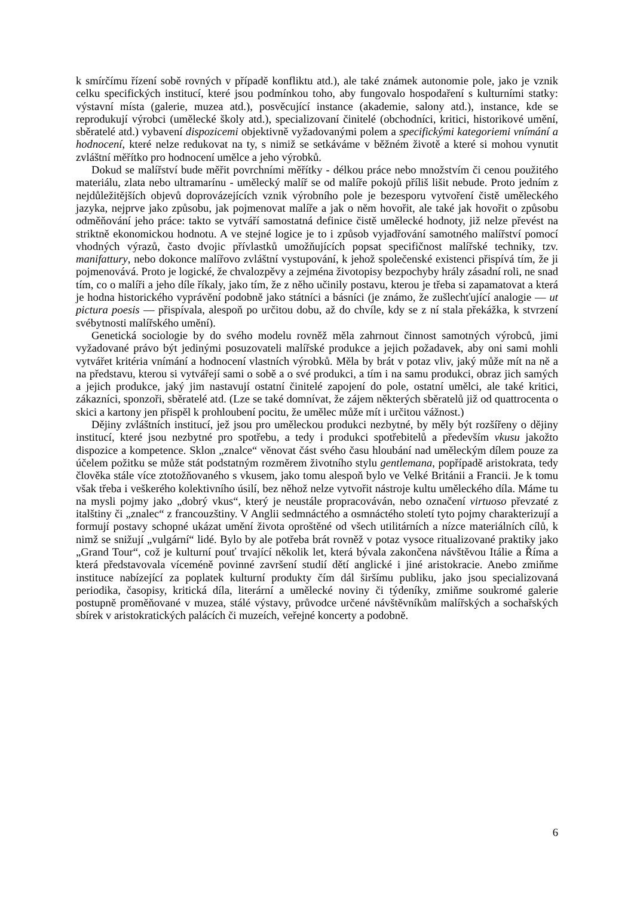k smírčímu řízení sobě rovných v případě konfliktu atd.), ale také známek autonomie pole, jako je vznik celku specifických institucí, které jsou podmínkou toho, aby fungovalo hospodaření s kulturními statky: výstavní místa (galerie, muzea atd.), posvěcující instance (akademie, salony atd.), instance, kde se reprodukují výrobci (umělecké školy atd.), specializovaní činitelé (obchodníci, kritici, historikové umění, sběratelé atd.) vybavení dispozicemi objektivně vyžadovanými polem a specifickými kategoriemi vnímání a hodnocení, které nelze redukovat na ty, s nimiž se setkáváme v běžném životě a které si mohou vynutit zvláštní měřítko pro hodnocení umělce a jeho výrobků.
Dokud se malířství bude měřit povrchními měřítky - délkou práce nebo množstvím či cenou použitého materiálu, zlata nebo ultramarínu - umělecký malíř se od malíře pokojů příliš lišit nebude. Proto jedním z nejdůležitějších objevů doprovázejících vznik výrobního pole je bezesporu vytvoření čistě uměleckého jazyka, nejprve jako způsobu, jak pojmenovat malíře a jak o něm hovořit, ale také jak hovořit o způsobu odměňování jeho práce: takto se vytváří samostatná definice čistě umělecké hodnoty, již nelze převést na striktně ekonomickou hodnotu. A ve stejné logice je to i způsob vyjadřování samotného malířství pomocí vhodných výrazů, často dvojic přívlastků umožňujících popsat specifičnost malířské techniky, tzv. manifattury, nebo dokonce malířovo zvláštní vystupování, k jehož společenské existenci přispívá tím, že ji pojmenovává. Proto je logické, že chvalozpěvy a zejména životopisy bezpochyby hrály zásadní roli, ne snad tím, co o malíři a jeho díle říkaly, jako tím, že z něho učinily postavu, kterou je třeba si zapamatovat a která je hodna historického vyprávění podobně jako státníci a básníci (je známo, že zušlechťující analogie — ut pictura poesis — přispívala, alespoň po určitou dobu, až do chvíle, kdy se z ní stala překážka, k stvrzení svébytnosti malířského umění).
Genetická sociologie by do svého modelu rovněž měla zahrnout činnost samotných výrobců, jimi vyžadované právo být jedinými posuzovateli malířské produkce a jejich požadavek, aby oni sami mohli vytvářet kritéria vnímání a hodnocení vlastních výrobků. Měla by brát v potaz vliv, jaký může mít na ně a na představu, kterou si vytvářejí sami o sobě a o své produkci, a tím i na samu produkci, obraz jich samých a jejich produkce, jaký jim nastavují ostatní činitelé zapojení do pole, ostatní umělci, ale také kritici, zákazníci, sponzoři, sběratelé atd. (Lze se také domnívat, že zájem některých sběratelů již od quattrocenta o skici a kartony jen přispěl k prohloubení pocitu, že umělec může mít i určitou vážnost.)
Dějiny zvláštních institucí, jež jsou pro uměleckou produkci nezbytné, by měly být rozšířeny o dějiny institucí, které jsou nezbytné pro spotřebu, a tedy i produkci spotřebitelů a především vkusu jakožto dispozice a kompetence. Sklon „znalce“ věnovat část svého času hloubání nad uměleckým dílem pouze za účelem požitku se může stát podstatným rozměrem životního stylu gentlemana, popřípadě aristokrata, tedy člověka stále více ztotožňovaného s vkusem, jako tomu alespoň bylo ve Velké Británii a Francii. Je k tomu však třeba i veškerého kolektivního úsilí, bez něhož nelze vytvořit nástroje kultu uměleckého díla. Máme tu na mysli pojmy jako „dobrý vkus“, který je neustále propracováván, nebo označení virtuoso převzaté z italštiny či „znalec“ z francouzštiny. V Anglii sedmnáctého a osmnáctého století tyto pojmy charakterizují a formují postavy schopné ukázat umění života oproštěné od všech utilitárních a nízce materiálních cílů, k nimž se snižují „vulgární“ lidé. Bylo by ale potřeba brát rovněž v potaz vysoce ritualizované praktiky jako „Grand Tour“, což je kulturní pouť trvající několik let, která bývala zakončena návštěvou Itálie a Říma a která představovala víceméně povinné završení studií dětí anglické i jiné aristokracie. Anebo zmiňme instituce nabízející za poplatek kulturní produkty čím dál širšímu publiku, jako jsou specializovaná periodika, časopisy, kritická díla, literární a umělecké noviny či týdeníky, zmiňme soukromé galerie postupně proměňované v muzea, stálé výstavy, průvodce určené návštěvníkům malířských a sochařských sbírek v aristokratických palácích či muzeích, veřejné koncerty a podobně.
6